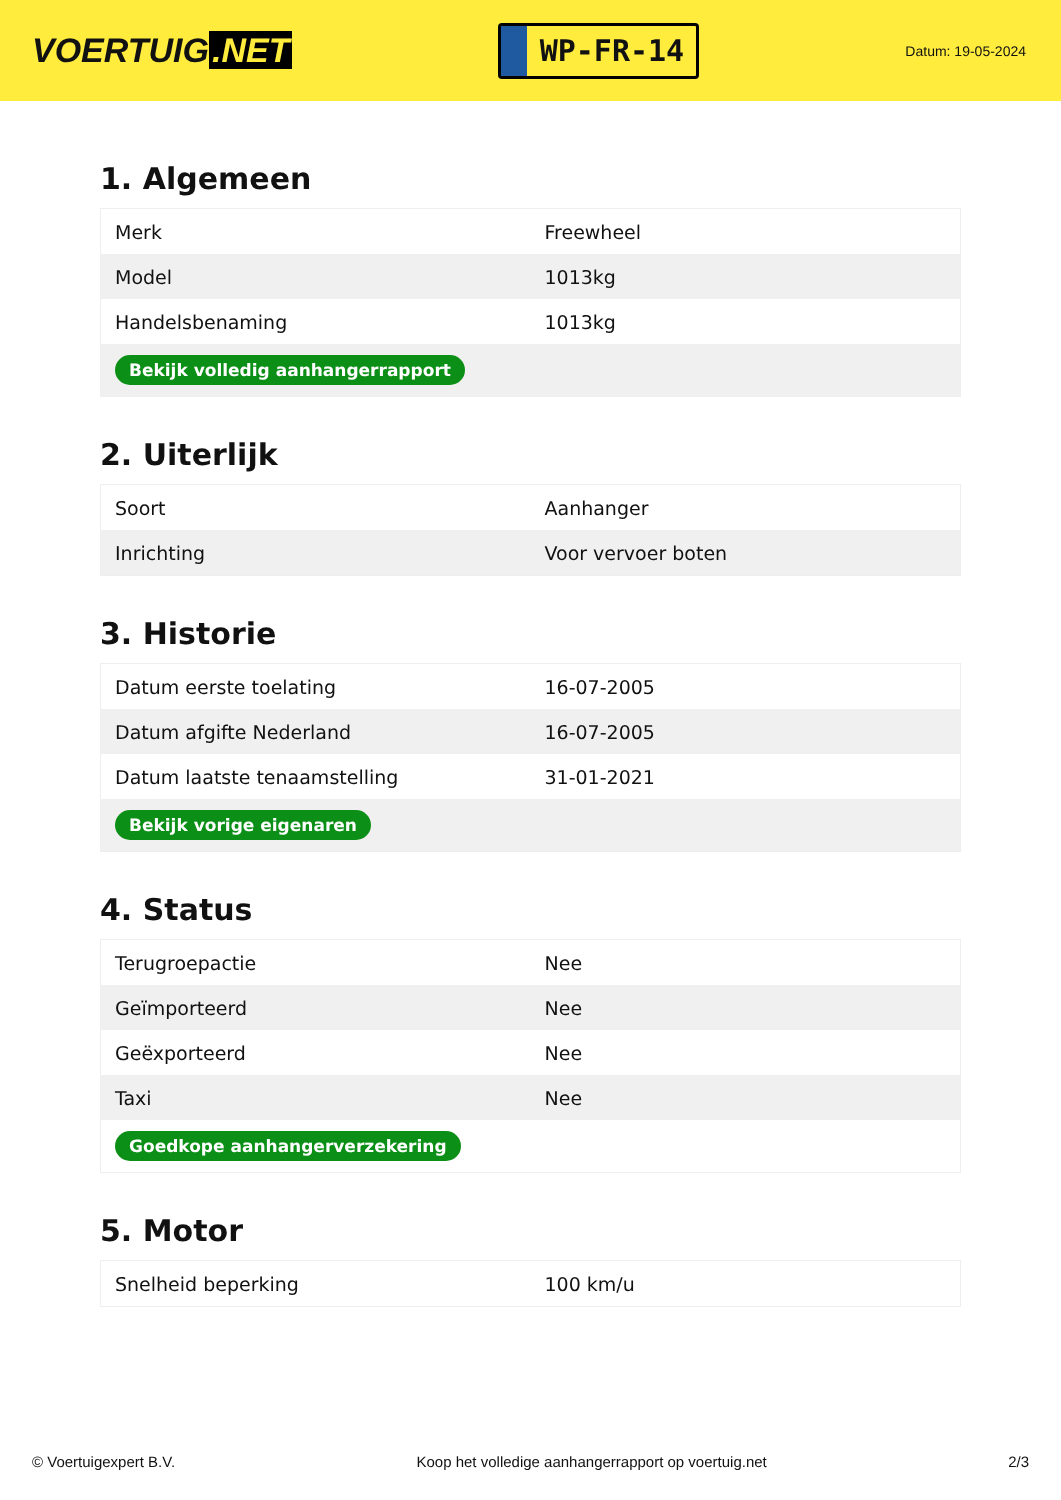VOERTUIG.NET
WP-FR-14
Datum: 19-05-2024
1. Algemeen
| Merk | Freewheel |
| Model | 1013kg |
| Handelsbenaming | 1013kg |
| Bekijk volledig aanhangerrapport | |
2. Uiterlijk
| Soort | Aanhanger |
| Inrichting | Voor vervoer boten |
3. Historie
| Datum eerste toelating | 16-07-2005 |
| Datum afgifte Nederland | 16-07-2005 |
| Datum laatste tenaamstelling | 31-01-2021 |
| Bekijk vorige eigenaren | |
4. Status
| Terugroepactie | Nee |
| Geïmporteerd | Nee |
| Geëxporteerd | Nee |
| Taxi | Nee |
| Goedkope aanhangerverzekering | |
5. Motor
| Snelheid beperking | 100 km/u |
© Voertuigexpert B.V. Koop het volledige aanhangerrapport op voertuig.net 2/3